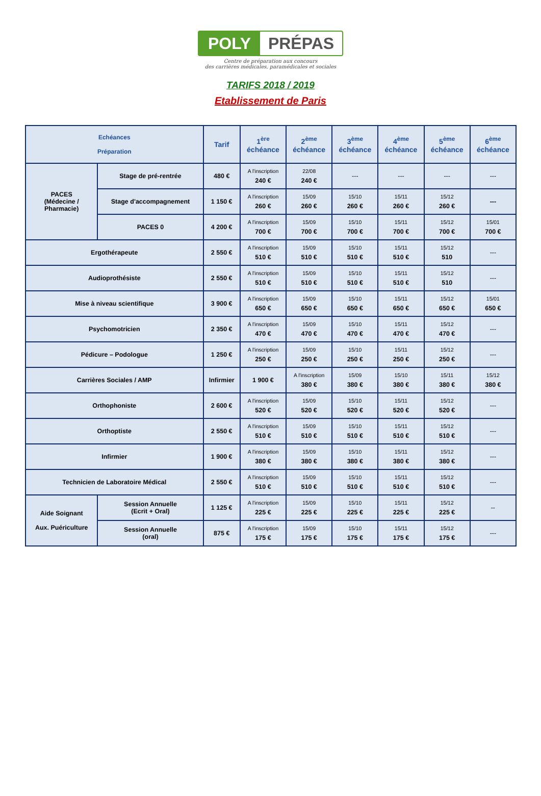POLY PRÉPAS
Centre de préparation aux concours
des carrières médicales, paramédicales et sociales
TARIFS 2018 / 2019
Etablissement de Paris
| Echéances Préparation | | Tarif | 1<sup>ère</sup> échéance | 2<sup>ème</sup> échéance | 3<sup>ème</sup> échéance | 4<sup>ème</sup> échéance | 5<sup>ème</sup> échéance | 6<sup>ème</sup> échéance |
| --- | --- | --- | --- | --- | --- | --- | --- | --- |
| PACES (Médecine / Pharmacie) | Stage de pré-rentrée | 480 € | A l'inscription 240 € | 22/08 240 € | --- | --- | --- | --- |
| | Stage d'accompagnement | 1 150 € | A l'inscription 260 € | 15/09 260 € | 15/10 260 € | 15/11 260 € | 15/12 260 € | --- |
| | PACES 0 | 4 200 € | A l'inscription 700 € | 15/09 700 € | 15/10 700 € | 15/11 700 € | 15/12 700 € | 15/01 700 € |
| Ergothérapeute | | 2 550 € | A l'inscription 510 € | 15/09 510 € | 15/10 510 € | 15/11 510 € | 15/12 510 | --- |
| Audioprothésiste | | 2 550 € | A l'inscription 510 € | 15/09 510 € | 15/10 510 € | 15/11 510 € | 15/12 510 | --- |
| Mise à niveau scientifique | | 3 900 € | A l'inscription 650 € | 15/09 650 € | 15/10 650 € | 15/11 650 € | 15/12 650 € | 15/01 650 € |
| Psychomotricien | | 2 350 € | A l'inscription 470 € | 15/09 470 € | 15/10 470 € | 15/11 470 € | 15/12 470 € | --- |
| Pédicure – Podologue | | 1 250 € | A l'inscription 250 € | 15/09 250 € | 15/10 250 € | 15/11 250 € | 15/12 250 € | --- |
| Carrières Sociales / AMP | | Infirmier | 1 900 € | A l'inscription 380 € | 15/09 380 € | 15/10 380 € | 15/11 380 € | 15/12 380 € |
| Orthophoniste | | 2 600 € | A l'inscription 520 € | 15/09 520 € | 15/10 520 € | 15/11 520 € | 15/12 520 € | --- |
| Orthoptiste | | 2 550 € | A l'inscription 510 € | 15/09 510 € | 15/10 510 € | 15/11 510 € | 15/12 510 € | --- |
| Infirmier | | 1 900 € | A l'inscription 380 € | 15/09 380 € | 15/10 380 € | 15/11 380 € | 15/12 380 € | --- |
| Technicien de Laboratoire Médical | | 2 550 € | A l'inscription 510 € | 15/09 510 € | 15/10 510 € | 15/11 510 € | 15/12 510 € | --- |
| Aide Soignant Aux. Puériculture | Session Annuelle (Ecrit + Oral) | 1 125 € | A l'inscription 225 € | 15/09 225 € | 15/10 225 € | 15/11 225 € | 15/12 225 € | -- |
| | Session Annuelle (oral) | 875 € | A l'inscription 175 € | 15/09 175 € | 15/10 175 € | 15/11 175 € | 15/12 175 € | --- |